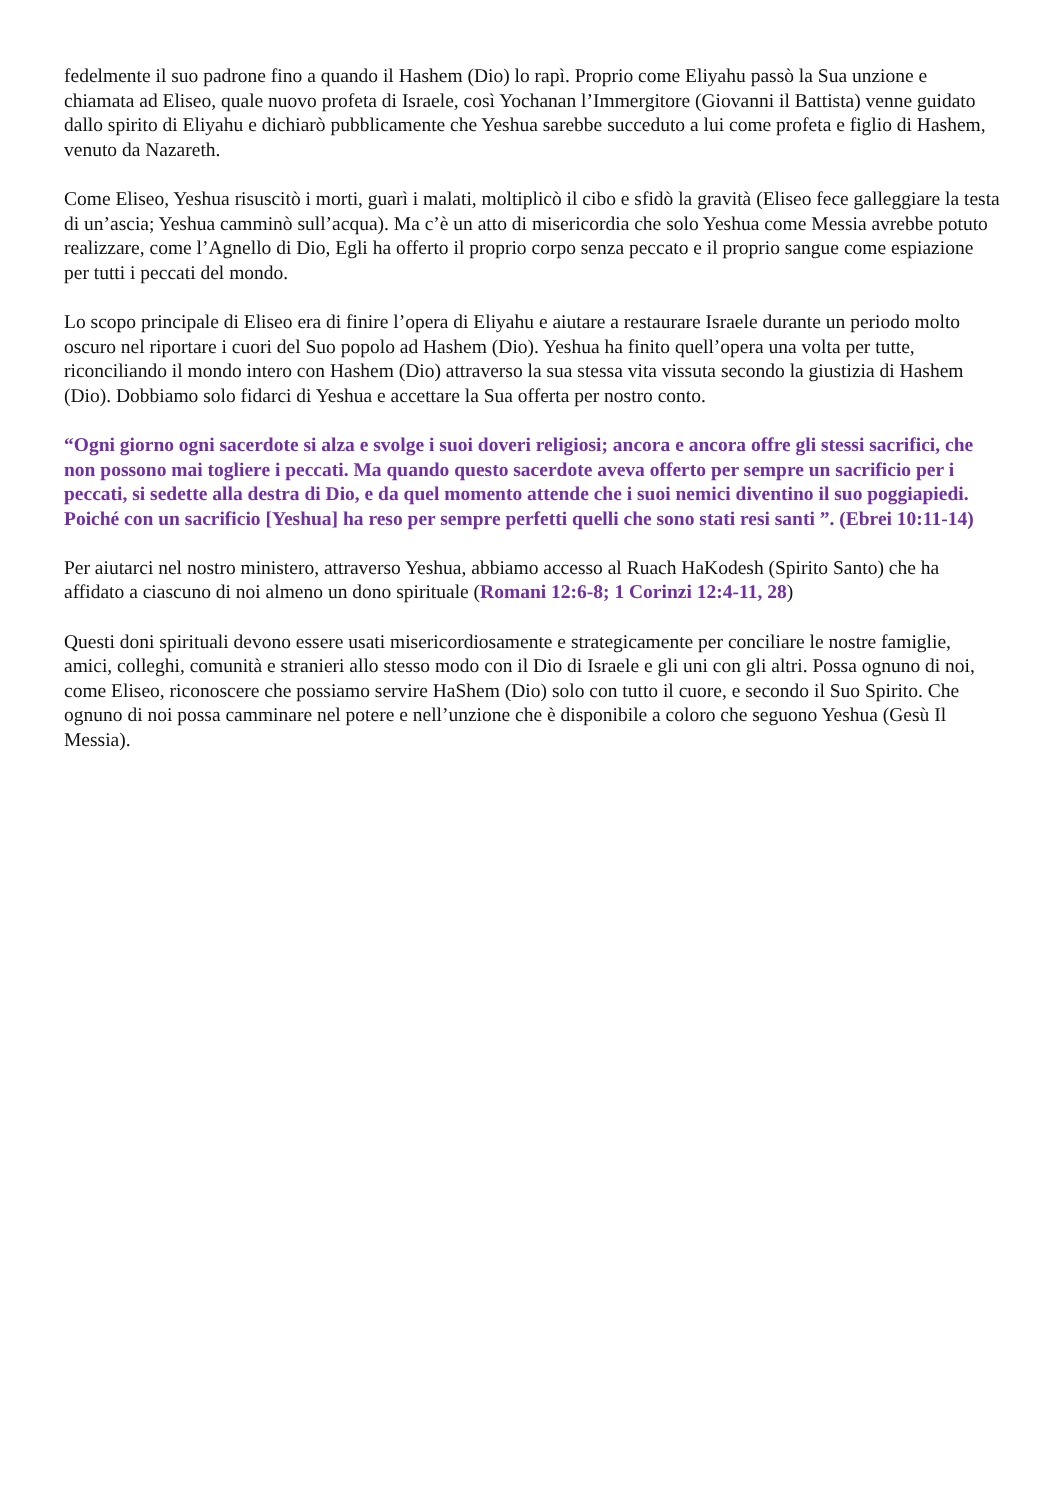fedelmente il suo padrone fino a quando il Hashem (Dio) lo rapì. Proprio come Eliyahu passò la Sua unzione e chiamata ad Eliseo, quale nuovo profeta di Israele, così Yochanan l’Immergitore (Giovanni il Battista) venne guidato dallo spirito di Eliyahu e dichiarò pubblicamente che Yeshua sarebbe succeduto a lui come profeta e figlio di Hashem, venuto da Nazareth.
Come Eliseo, Yeshua risuscitò i morti, guarì i malati, moltiplicò il cibo e sfidò la gravità (Eliseo fece galleggiare la testa di un’ascia; Yeshua camminò sull’acqua). Ma c’è un atto di misericordia che solo Yeshua come Messia avrebbe potuto realizzare, come l’Agnello di Dio, Egli ha offerto il proprio corpo senza peccato e il proprio sangue come espiazione per tutti i peccati del mondo.
Lo scopo principale di Eliseo era di finire l’opera di Eliyahu e aiutare a restaurare Israele durante un periodo molto oscuro nel riportare i cuori del Suo popolo ad Hashem (Dio). Yeshua ha finito quell’opera una volta per tutte, riconciliando il mondo intero con Hashem (Dio) attraverso la sua stessa vita vissuta secondo la giustizia di Hashem (Dio). Dobbiamo solo fidarci di Yeshua e accettare la Sua offerta per nostro conto.
“Ogni giorno ogni sacerdote si alza e svolge i suoi doveri religiosi; ancora e ancora offre gli stessi sacrifici, che non possono mai togliere i peccati. Ma quando questo sacerdote aveva offerto per sempre un sacrificio per i peccati, si sedette alla destra di Dio, e da quel momento attende che i suoi nemici diventino il suo poggiapiedi. Poiché con un sacrificio [Yeshua] ha reso per sempre perfetti quelli che sono stati resi santi ”. (Ebrei 10:11-14)
Per aiutarci nel nostro ministero, attraverso Yeshua, abbiamo accesso al Ruach HaKodesh (Spirito Santo) che ha affidato a ciascuno di noi almeno un dono spirituale (Romani 12:6-8; 1 Corinzi 12:4-11, 28)
Questi doni spirituali devono essere usati misericordiosamente e strategicamente per conciliare le nostre famiglie, amici, colleghi, comunità e stranieri allo stesso modo con il Dio di Israele e gli uni con gli altri. Possa ognuno di noi, come Eliseo, riconoscere che possiamo servire HaShem (Dio) solo con tutto il cuore, e secondo il Suo Spirito. Che ognuno di noi possa camminare nel potere e nell’unzione che è disponibile a coloro che seguono Yeshua (Gesù Il Messia).